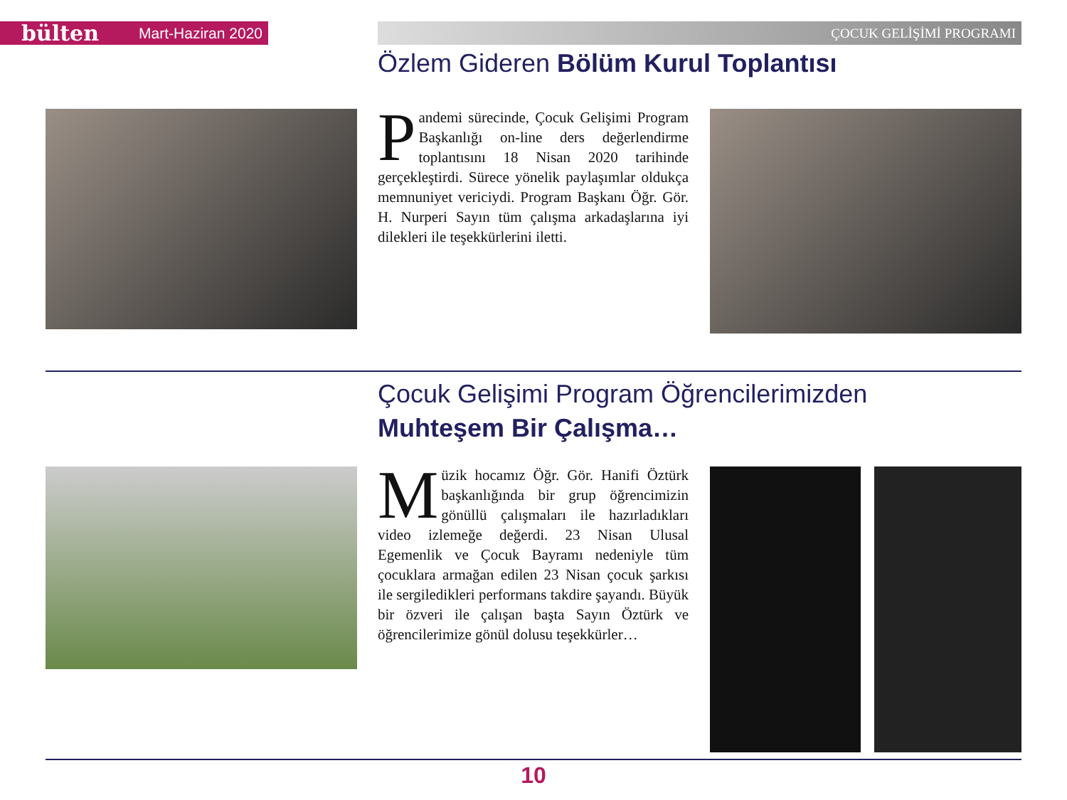bülten Mart-Haziran 2020 ÇOCUK GELİŞİMİ PROGRAMI
Özlem Gideren Bölüm Kurul Toplantısı
Pandemi sürecinde, Çocuk Gelişimi Program Başkanlığı on-line ders değerlendirme toplantısını 18 Nisan 2020 tarihinde gerçekleştirdi. Sürece yönelik paylaşımlar oldukça memnuniyet vericiydi. Program Başkanı Öğr. Gör. H. Nurperi Sayın tüm çalışma arkadaşlarına iyi dilekleri ile teşekkürlerini iletti.
Çocuk Gelişimi Program Öğrencilerimizden
Muhteşem Bir Çalışma…
Müzik hocamız Öğr. Gör. Hanifi Öztürk başkanlığında bir grup öğrencimizin gönüllü çalışmaları ile hazırladıkları video izlemeğe değerdi. 23 Nisan Ulusal Egemenlik ve Çocuk Bayramı nedeniyle tüm çocuklara armağan edilen 23 Nisan çocuk şarkısı ile sergiledikleri performans takdire şayandı. Büyük bir özveri ile çalışan başta Sayın Öztürk ve öğrencilerimize gönül dolusu teşekkürler…
10